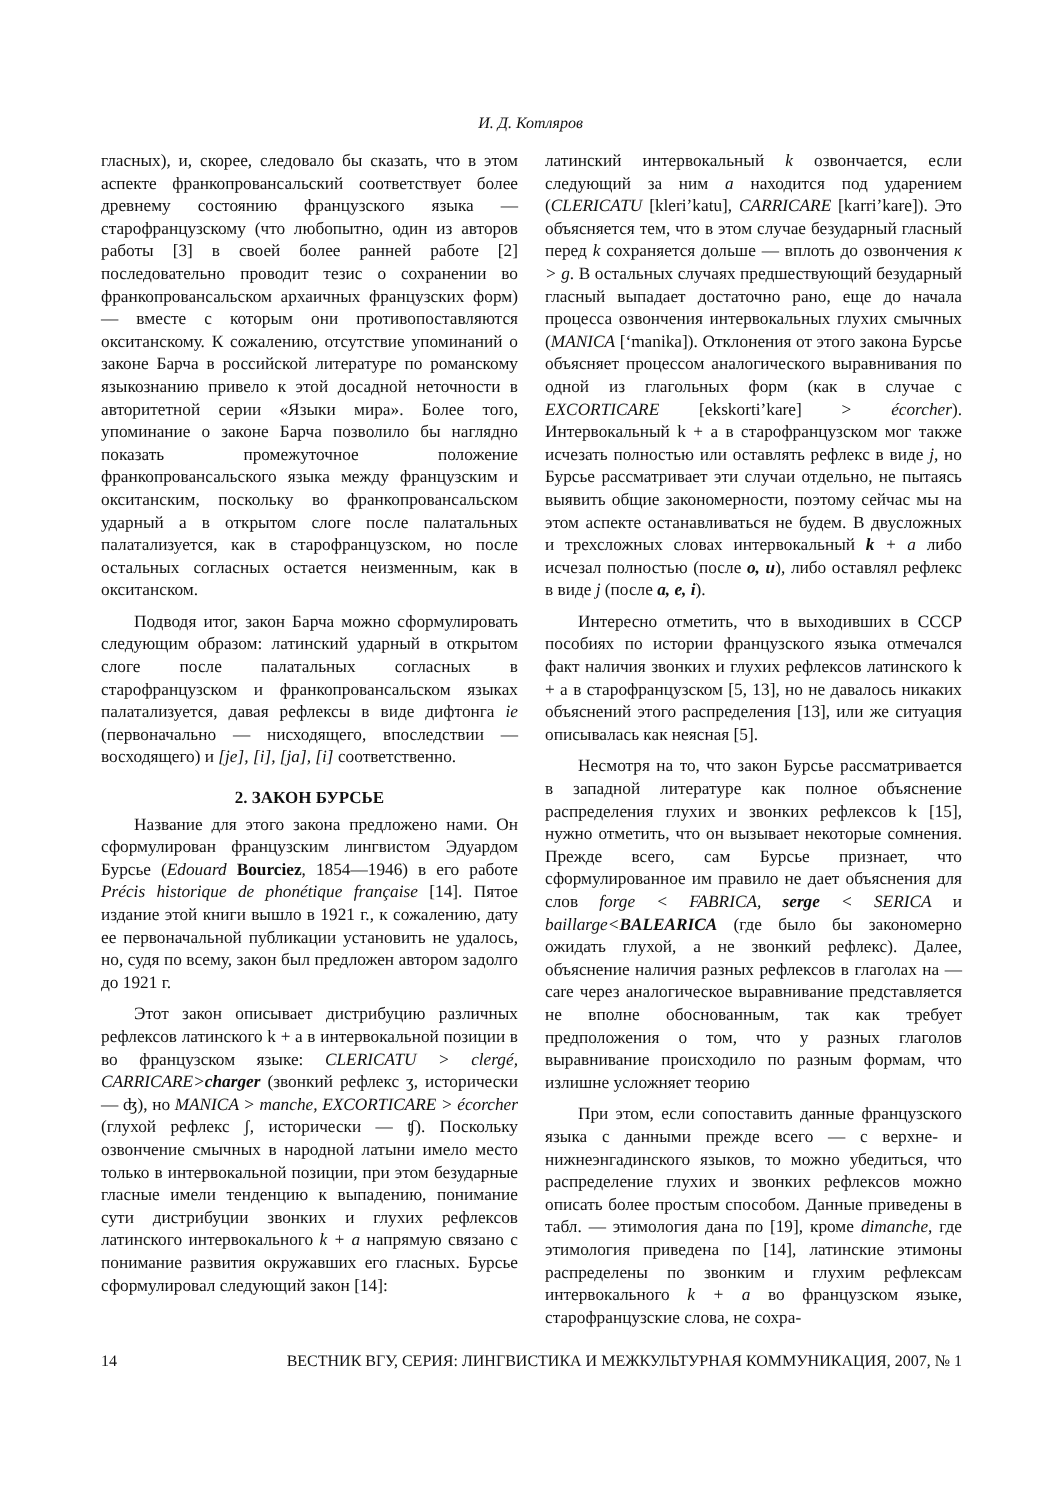И. Д. Котляров
гласных), и, скорее, следовало бы сказать, что в этом аспекте франкопровансальский соответствует более древнему состоянию французского языка — старофранцузскому (что любопытно, один из авторов работы [3] в своей более ранней работе [2] последовательно проводит тезис о сохранении во франкопровансальском архаичных французских форм) — вместе с которым они противопоставляются окситанскому. К сожалению, отсутствие упоминаний о законе Барча в российской литературе по романскому языкознанию привело к этой досадной неточности в авторитетной серии «Языки мира». Более того, упоминание о законе Барча позволило бы наглядно показать промежуточное положение франкопровансальского языка между французским и окситанским, поскольку во франкопровансальском ударный а в открытом слоге после палатальных палатализуется, как в старофранцузском, но после остальных согласных остается неизменным, как в окситанском.
Подводя итог, закон Барча можно сформулировать следующим образом: латинский ударный в открытом слоге после палатальных согласных в старофранцузском и франкопровансальском языках палатализуется, давая рефлексы в виде дифтонга ie (первоначально — нисходящего, впоследствии — восходящего) и [je], [i], [ja], [i] соответственно.
2. ЗАКОН БУРСЬЕ
Название для этого закона предложено нами. Он сформулирован французским лингвистом Эдуардом Бурсье (Edouard Bourciez, 1854—1946) в его работе Précis historique de phonétique française [14]. Пятое издание этой книги вышло в 1921 г., к сожалению, дату ее первоначальной публикации установить не удалось, но, судя по всему, закон был предложен автором задолго до 1921 г.
Этот закон описывает дистрибуцию различных рефлексов латинского k + a в интервокальной позиции в во французском языке: CLERICATU > clergé, CARRICARE>charger (звонкий рефлекс ʒ, исторически — ʤ), но MANICA > manche, EXCORTICARE > écorcher (глухой рефлекс ʃ, исторически — ʧ). Поскольку озвончение смычных в народной латыни имело место только в интервокальной позиции, при этом безударные гласные имели тенденцию к выпадению, понимание сути дистрибуции звонких и глухих рефлексов латинского интервокального k + a напрямую связано с понимание развития окружавших его гласных. Бурсье сформулировал следующий закон [14]:
латинский интервокальный k озвончается, если следующий за ним a находится под ударением (CLERICATU [kleri’katu], CARRICARE [karri’kare]). Это объясняется тем, что в этом случае безударный гласный перед k сохраняется дольше — вплоть до озвончения к > g. В остальных случаях предшествующий безударный гласный выпадает достаточно рано, еще до начала процесса озвончения интервокальных глухих смычных (MANICA [‘manika]). Отклонения от этого закона Бурсье объясняет процессом аналогического выравнивания по одной из глагольных форм (как в случае с EXCORTICARE [ekskorti’kare] > écorcher). Интервокальный k + a в старофранцузском мог также исчезать полностью или оставлять рефлекс в виде j, но Бурсье рассматривает эти случаи отдельно, не пытаясь выявить общие закономерности, поэтому сейчас мы на этом аспекте останавливаться не будем. В двусложных и трехсложных словах интервокальный k + a либо исчезал полностью (после o, u), либо оставлял рефлекс в виде j (после a, e, i).
Интересно отметить, что в выходивших в СССР пособиях по истории французского языка отмечался факт наличия звонких и глухих рефлексов латинского k + a в старофранцузском [5, 13], но не давалось никаких объяснений этого распределения [13], или же ситуация описывалась как неясная [5].
Несмотря на то, что закон Бурсье рассматривается в западной литературе как полное объяснение распределения глухих и звонких рефлексов k [15], нужно отметить, что он вызывает некоторые сомнения. Прежде всего, сам Бурсье признает, что сформулированное им правило не дает объяснения для слов forge < FABRICA, serge < SERICA и baillarge<BALEARICA (где было бы закономерно ожидать глухой, а не звонкий рефлекс). Далее, объяснение наличия разных рефлексов в глаголах на —care через аналогическое выравнивание представляется не вполне обоснованным, так как требует предположения о том, что у разных глаголов выравнивание происходило по разным формам, что излишне усложняет теорию
При этом, если сопоставить данные французского языка с данными прежде всего — с верхне- и нижнеэнгадинского языков, то можно убедиться, что распределение глухих и звонких рефлексов можно описать более простым способом. Данные приведены в табл. — этимология дана по [19], кроме dimanche, где этимология приведена по [14], латинские этимоны распределены по звонким и глухим рефлексам интервокального k + a во французском языке, старофранцузские слова, не сохра-
14 ВЕСТНИК ВГУ, СЕРИЯ: ЛИНГВИСТИКА И МЕЖКУЛЬТУРНАЯ КОММУНИКАЦИЯ, 2007, № 1